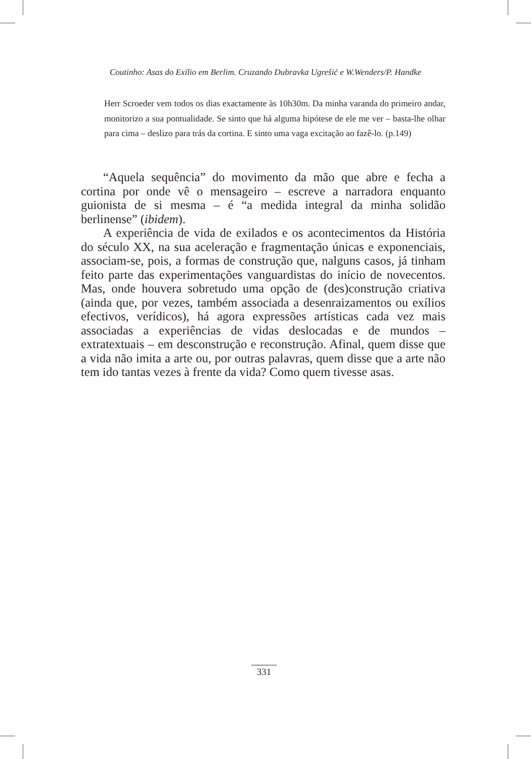Coutinho: Asas do Exílio em Berlim. Cruzando Dubravka Ugrešić e W.Wenders/P. Handke
Herr Scroeder vem todos os dias exactamente às 10h30m. Da minha varanda do primeiro andar, monitorizo a sua pontualidade. Se sinto que há alguma hipótese de ele me ver – basta-lhe olhar para cima – deslizo para trás da cortina. E sinto uma vaga excitação ao fazê-lo. (p.149)
“Aquela sequência” do movimento da mão que abre e fecha a cortina por onde vê o mensageiro – escreve a narradora enquanto guionista de si mesma – é “a medida integral da minha solidão berlinense” (ibidem).
A experiência de vida de exilados e os acontecimentos da História do século XX, na sua aceleração e fragmentação únicas e exponenciais, associam-se, pois, a formas de construção que, nalguns casos, já tinham feito parte das experimentações vanguardistas do início de novecentos. Mas, onde houvera sobretudo uma opção de (des)construção criativa (ainda que, por vezes, também associada a desenraizamentos ou exílios efectivos, verídicos), há agora expressões artísticas cada vez mais associadas a experiências de vidas deslocadas e de mundos – extratextuais – em desconstrução e reconstrução. Afinal, quem disse que a vida não imita a arte ou, por outras palavras, quem disse que a arte não tem ido tantas vezes à frente da vida? Como quem tivesse asas.
331